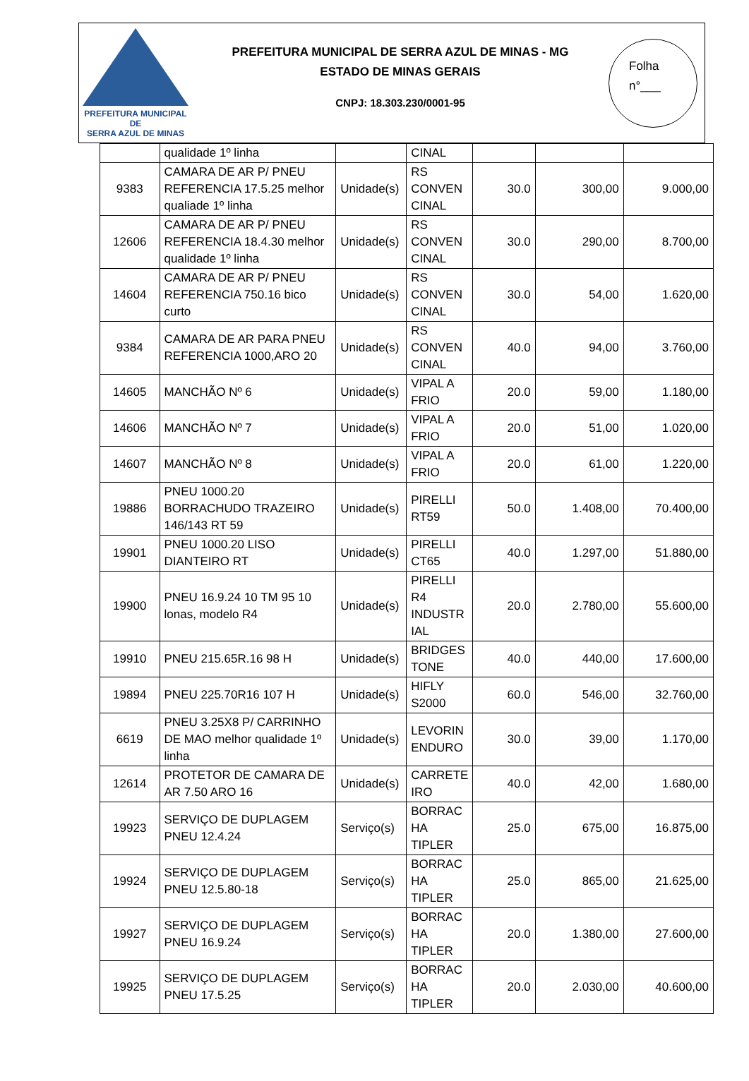PREFEITURA MUNICIPAL DE
SERRA AZUL DE MINAS
PREFEITURA MUNICIPAL DE SERRA AZUL DE MINAS - MG
ESTADO DE MINAS GERAIS
CNPJ: 18.303.230/0001-95
Folha
n°___
| | qualidade 1º linha | | CINAL | | | |
| 9383 | CAMARA DE AR P/ PNEU REFERENCIA 17.5.25 melhor qualiade 1º linha | Unidade(s) | RS CONVEN CINAL | 30.0 | 300,00 | 9.000,00 |
| 12606 | CAMARA DE AR P/ PNEU REFERENCIA 18.4.30 melhor qualidade 1º linha | Unidade(s) | RS CONVEN CINAL | 30.0 | 290,00 | 8.700,00 |
| 14604 | CAMARA DE AR P/ PNEU REFERENCIA 750.16 bico curto | Unidade(s) | RS CONVEN CINAL | 30.0 | 54,00 | 1.620,00 |
| 9384 | CAMARA DE AR PARA PNEU REFERENCIA 1000,ARO 20 | Unidade(s) | RS CONVEN CINAL | 40.0 | 94,00 | 3.760,00 |
| 14605 | MANCHÃO Nº 6 | Unidade(s) | VIPAL A FRIO | 20.0 | 59,00 | 1.180,00 |
| 14606 | MANCHÃO Nº 7 | Unidade(s) | VIPAL A FRIO | 20.0 | 51,00 | 1.020,00 |
| 14607 | MANCHÃO Nº 8 | Unidade(s) | VIPAL A FRIO | 20.0 | 61,00 | 1.220,00 |
| 19886 | PNEU 1000.20 BORRACHUDO TRAZEIRO 146/143 RT 59 | Unidade(s) | PIRELLI RT59 | 50.0 | 1.408,00 | 70.400,00 |
| 19901 | PNEU 1000.20 LISO DIANTEIRO RT | Unidade(s) | PIRELLI CT65 | 40.0 | 1.297,00 | 51.880,00 |
| 19900 | PNEU 16.9.24 10 TM 95 10 lonas, modelo R4 | Unidade(s) | PIRELLI R4 INDUSTR IAL | 20.0 | 2.780,00 | 55.600,00 |
| 19910 | PNEU 215.65R.16 98 H | Unidade(s) | BRIDGES TONE | 40.0 | 440,00 | 17.600,00 |
| 19894 | PNEU 225.70R16 107 H | Unidade(s) | HIFLY S2000 | 60.0 | 546,00 | 32.760,00 |
| 6619 | PNEU 3.25X8 P/ CARRINHO DE MAO melhor qualidade 1º linha | Unidade(s) | LEVORIN ENDURO | 30.0 | 39,00 | 1.170,00 |
| 12614 | PROTETOR DE CAMARA DE AR 7.50 ARO 16 | Unidade(s) | CARRETE IRO | 40.0 | 42,00 | 1.680,00 |
| 19923 | SERVIÇO DE DUPLAGEM PNEU 12.4.24 | Serviço(s) | BORRAC HA TIPLER | 25.0 | 675,00 | 16.875,00 |
| 19924 | SERVIÇO DE DUPLAGEM PNEU 12.5.80-18 | Serviço(s) | BORRAC HA TIPLER | 25.0 | 865,00 | 21.625,00 |
| 19927 | SERVIÇO DE DUPLAGEM PNEU 16.9.24 | Serviço(s) | BORRAC HA TIPLER | 20.0 | 1.380,00 | 27.600,00 |
| 19925 | SERVIÇO DE DUPLAGEM PNEU 17.5.25 | Serviço(s) | BORRAC HA TIPLER | 20.0 | 2.030,00 | 40.600,00 |